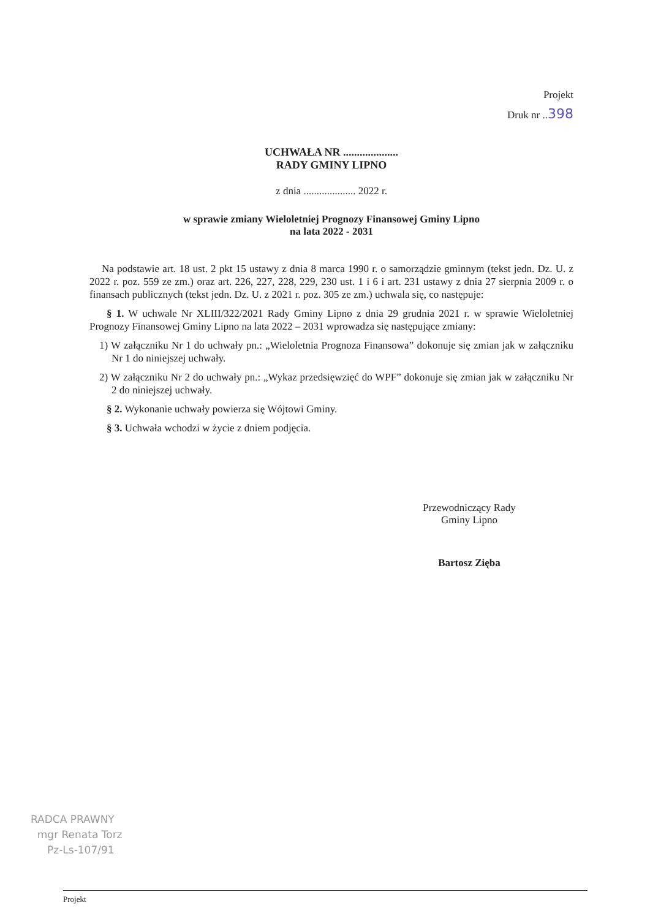Projekt
Druk nr ..398
UCHWAŁA NR ....................
RADY GMINY LIPNO
z dnia .................... 2022 r.
w sprawie zmiany Wieloletniej Prognozy Finansowej Gminy Lipno
na lata 2022 - 2031
Na podstawie art. 18 ust. 2 pkt 15 ustawy z dnia 8 marca 1990 r. o samorządzie gminnym (tekst jedn. Dz. U. z 2022 r. poz. 559 ze zm.) oraz art. 226, 227, 228, 229, 230 ust. 1 i 6 i art. 231 ustawy z dnia 27 sierpnia 2009 r. o finansach publicznych (tekst jedn. Dz. U. z 2021 r. poz. 305 ze zm.) uchwala się, co następuje:
§ 1. W uchwale Nr XLIII/322/2021 Rady Gminy Lipno z dnia 29 grudnia 2021 r. w sprawie Wieloletniej Prognozy Finansowej Gminy Lipno na lata 2022 – 2031 wprowadza się następujące zmiany:
1) W załączniku Nr 1 do uchwały pn.: „Wieloletnia Prognoza Finansowa” dokonuje się zmian jak w załączniku Nr 1 do niniejszej uchwały.
2) W załączniku Nr 2 do uchwały pn.: „Wykaz przedsięwzięć do WPF” dokonuje się zmian jak w załączniku Nr 2 do niniejszej uchwały.
§ 2. Wykonanie uchwały powierza się Wójtowi Gminy.
§ 3. Uchwała wchodzi w życie z dniem podjęcia.
Przewodniczący Rady
Gminy Lipno
Bartosz Zięba
RADCA PRAWNY
mgr Renata Torz
Pz-Ls-107/91
Projekt